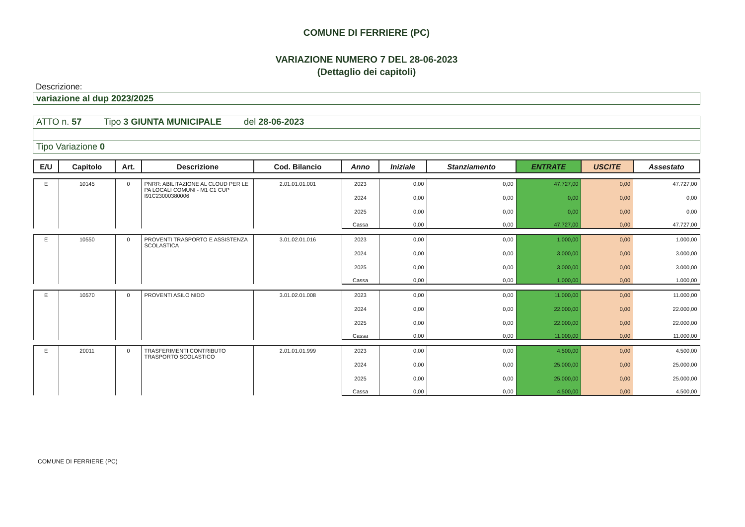COMUNE DI FERRIERE (PC)
VARIAZIONE NUMERO 7 DEL 28-06-2023
(Dettaglio dei capitoli)
Descrizione:
variazione al dup 2023/2025
ATTO n. 57 Tipo 3 GIUNTA MUNICIPALE del 28-06-2023
Tipo Variazione 0
| E/U | Capitolo | Art. | Descrizione | Cod. Bilancio | Anno | Iniziale | Stanziamento | ENTRATE | USCITE | Assestato |
| --- | --- | --- | --- | --- | --- | --- | --- | --- | --- | --- |
| E | 10145 | 0 | PNRR: ABILITAZIONE AL CLOUD PER LE PA LOCALI COMUNI - M1 C1 CUP I91C23000380006 | 2.01.01.01.001 | 2023 | 0,00 | 0,00 | 47.727,00 | 0,00 | 47.727,00 |
| | | | | | 2024 | 0,00 | 0,00 | 0,00 | 0,00 | 0,00 |
| | | | | | 2025 | 0,00 | 0,00 | 0,00 | 0,00 | 0,00 |
| | | | | | Cassa | 0,00 | 0,00 | 47.727,00 | 0,00 | 47.727,00 |
| E | 10550 | 0 | PROVENTI TRASPORTO E ASSISTENZA SCOLASTICA | 3.01.02.01.016 | 2023 | 0,00 | 0,00 | 1.000,00 | 0,00 | 1.000,00 |
| | | | | | 2024 | 0,00 | 0,00 | 3.000,00 | 0,00 | 3.000,00 |
| | | | | | 2025 | 0,00 | 0,00 | 3.000,00 | 0,00 | 3.000,00 |
| | | | | | Cassa | 0,00 | 0,00 | 1.000,00 | 0,00 | 1.000,00 |
| E | 10570 | 0 | PROVENTI ASILO NIDO | 3.01.02.01.008 | 2023 | 0,00 | 0,00 | 11.000,00 | 0,00 | 11.000,00 |
| | | | | | 2024 | 0,00 | 0,00 | 22.000,00 | 0,00 | 22.000,00 |
| | | | | | 2025 | 0,00 | 0,00 | 22.000,00 | 0,00 | 22.000,00 |
| | | | | | Cassa | 0,00 | 0,00 | 11.000,00 | 0,00 | 11.000,00 |
| E | 20011 | 0 | TRASFERIMENTI CONTRIBUTO TRASPORTO SCOLASTICO | 2.01.01.01.999 | 2023 | 0,00 | 0,00 | 4.500,00 | 0,00 | 4.500,00 |
| | | | | | 2024 | 0,00 | 0,00 | 25.000,00 | 0,00 | 25.000,00 |
| | | | | | 2025 | 0,00 | 0,00 | 25.000,00 | 0,00 | 25.000,00 |
| | | | | | Cassa | 0,00 | 0,00 | 4.500,00 | 0,00 | 4.500,00 |
COMUNE DI FERRIERE (PC)